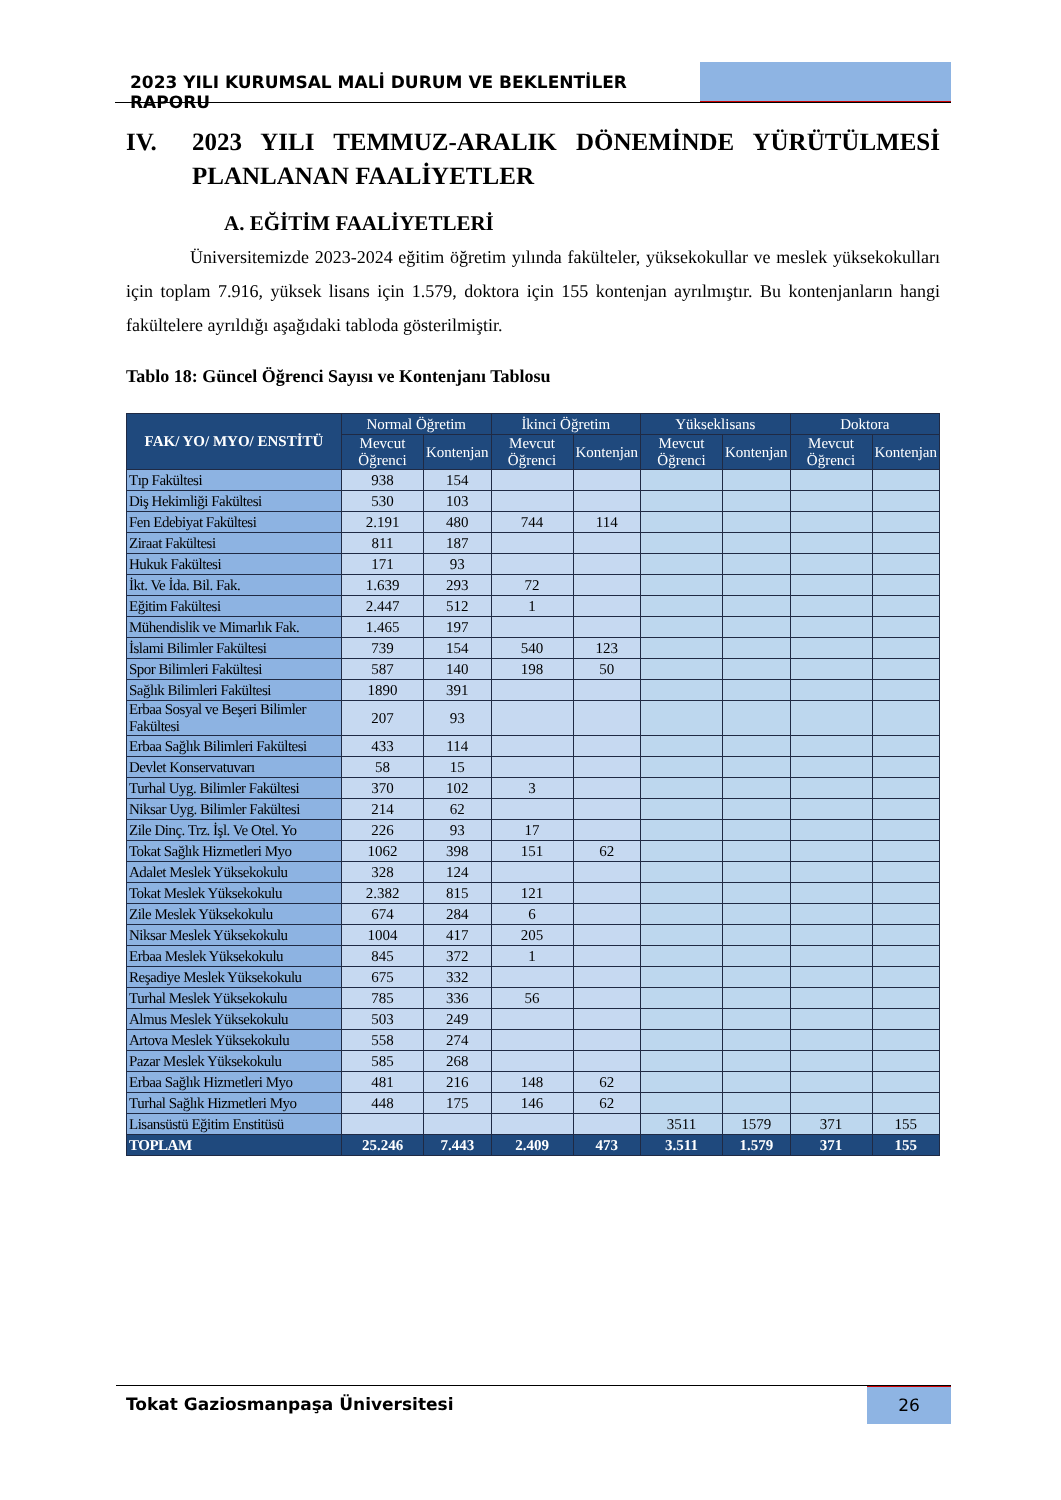2023 YILI KURUMSAL MALİ DURUM VE BEKLENTİLER RAPORU
IV. 2023 YILI TEMMUZ-ARALIK DÖNEMİNDE YÜRÜTÜLMESİ PLANLANAN FAALİYETLER
A. EĞİTİM FAALİYETLERİ
Üniversitemizde 2023-2024 eğitim öğretim yılında fakülteler, yüksekokullar ve meslek yüksekokulları için toplam 7.916, yüksek lisans için 1.579, doktora için 155 kontenjan ayrılmıştır. Bu kontenjanların hangi fakültelere ayrıldığı aşağıdaki tabloda gösterilmiştir.
Tablo 18: Güncel Öğrenci Sayısı ve Kontenjanı Tablosu
| FAK/ YO/ MYO/ ENSTİTÜ | Normal Öğretim | | İkinci Öğretim | | Yükseklisans | | Doktora | |
| --- | --- | --- | --- | --- | --- | --- | --- | --- |
| | Mevcut Öğrenci | Kontenjan | Mevcut Öğrenci | Kontenjan | Mevcut Öğrenci | Kontenjan | Mevcut Öğrenci | Kontenjan |
| Tıp Fakültesi | 938 | 154 | | | | | | |
| Diş Hekimliği Fakültesi | 530 | 103 | | | | | | |
| Fen Edebiyat Fakültesi | 2.191 | 480 | 744 | 114 | | | | |
| Ziraat Fakültesi | 811 | 187 | | | | | | |
| Hukuk Fakültesi | 171 | 93 | | | | | | |
| İkt. Ve İda. Bil. Fak. | 1.639 | 293 | 72 | | | | | |
| Eğitim Fakültesi | 2.447 | 512 | 1 | | | | | |
| Mühendislik ve Mimarlık Fak. | 1.465 | 197 | | | | | | |
| İslami Bilimler Fakültesi | 739 | 154 | 540 | 123 | | | | |
| Spor Bilimleri Fakültesi | 587 | 140 | 198 | 50 | | | | |
| Sağlık Bilimleri Fakültesi | 1890 | 391 | | | | | | |
| Erbaa Sosyal ve Beşeri Bilimler Fakültesi | 207 | 93 | | | | | | |
| Erbaa Sağlık Bilimleri Fakültesi | 433 | 114 | | | | | | |
| Devlet Konservatuvarı | 58 | 15 | | | | | | |
| Turhal Uyg. Bilimler Fakültesi | 370 | 102 | 3 | | | | | |
| Niksar Uyg. Bilimler Fakültesi | 214 | 62 | | | | | | |
| Zile Dinç. Trz. İşl. Ve Otel. Yo | 226 | 93 | 17 | | | | | |
| Tokat Sağlık Hizmetleri Myo | 1062 | 398 | 151 | 62 | | | | |
| Adalet Meslek Yüksekokulu | 328 | 124 | | | | | | |
| Tokat Meslek Yüksekokulu | 2.382 | 815 | 121 | | | | | |
| Zile Meslek Yüksekokulu | 674 | 284 | 6 | | | | | |
| Niksar Meslek Yüksekokulu | 1004 | 417 | 205 | | | | | |
| Erbaa Meslek Yüksekokulu | 845 | 372 | 1 | | | | | |
| Reşadiye Meslek Yüksekokulu | 675 | 332 | | | | | | |
| Turhal Meslek Yüksekokulu | 785 | 336 | 56 | | | | | |
| Almus Meslek Yüksekokulu | 503 | 249 | | | | | | |
| Artova Meslek Yüksekokulu | 558 | 274 | | | | | | |
| Pazar Meslek Yüksekokulu | 585 | 268 | | | | | | |
| Erbaa Sağlık Hizmetleri Myo | 481 | 216 | 148 | 62 | | | | |
| Turhal Sağlık Hizmetleri Myo | 448 | 175 | 146 | 62 | | | | |
| Lisansüstü Eğitim Enstitüsü | | | | | 3511 | 1579 | 371 | 155 |
| TOPLAM | 25.246 | 7.443 | 2.409 | 473 | 3.511 | 1.579 | 371 | 155 |
Tokat Gaziosmanpaşa Üniversitesi
26